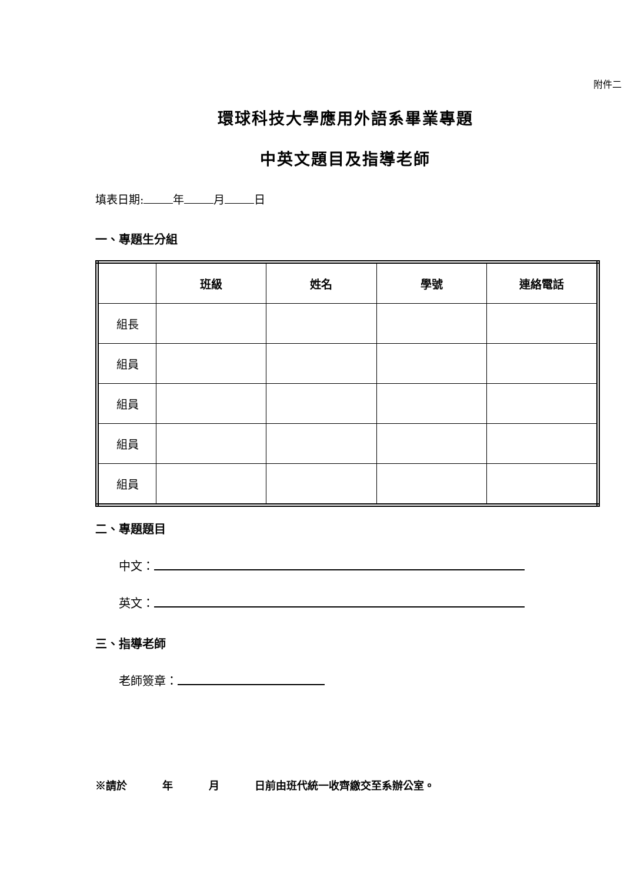附件二
環球科技大學應用外語系畢業專題
中英文題目及指導老師
填表日期: 年 月 日
一、專題生分組
| | 班級 | 姓名 | 學號 | 連絡電話 |
| --- | --- | --- | --- | --- |
| 組長 | | | | |
| 組員 | | | | |
| 組員 | | | | |
| 組員 | | | | |
| 組員 | | | | |
二、專題題目
中文：
英文：
三、指導老師
老師簽章：
※請於　　　 年　　　 月　　　 日前由班代統一收齊繳交至系辦公室。